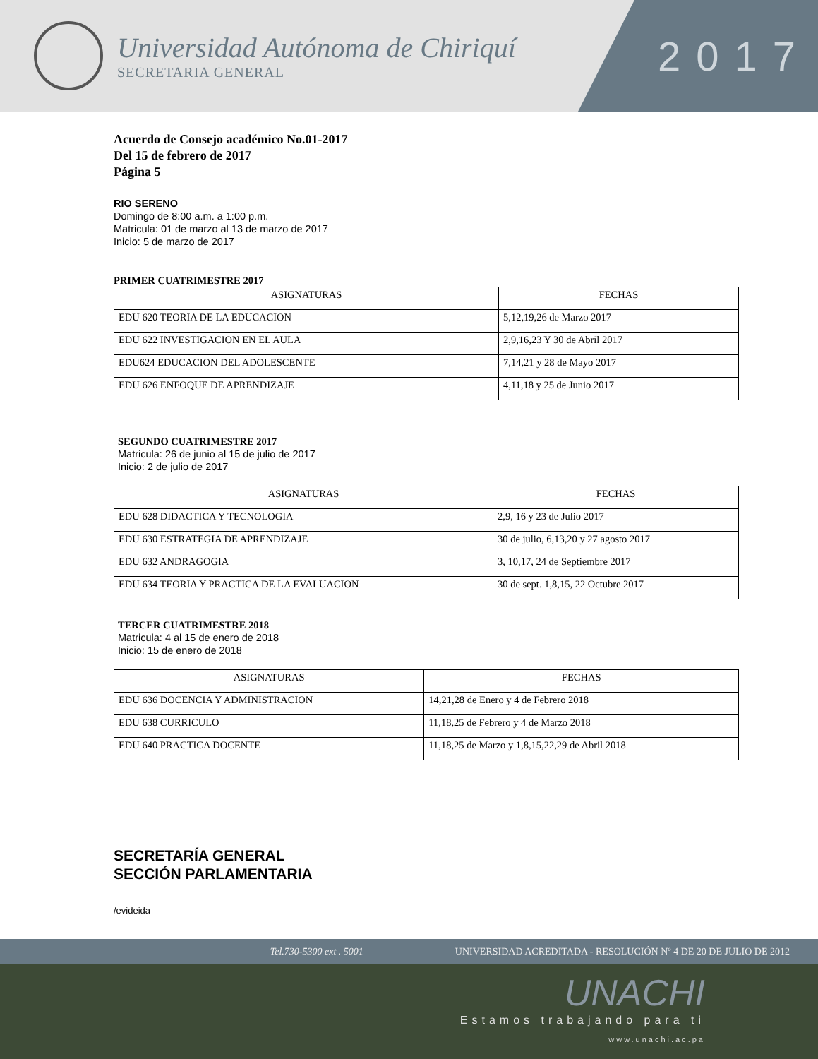Universidad Autónoma de Chiriquí
SECRETARIA GENERAL
2017
Acuerdo de Consejo académico No.01-2017
Del 15 de febrero de 2017
Página 5
RIO SERENO
Domingo de 8:00 a.m. a 1:00 p.m.
Matricula: 01 de marzo al 13 de marzo de 2017
Inicio: 5 de marzo de 2017
PRIMER CUATRIMESTRE 2017
| ASIGNATURAS | FECHAS |
| --- | --- |
| EDU 620 TEORIA DE LA EDUCACION | 5,12,19,26 de Marzo 2017 |
| EDU 622 INVESTIGACION EN EL AULA | 2,9,16,23 Y 30 de Abril 2017 |
| EDU624 EDUCACION DEL ADOLESCENTE | 7,14,21 y 28 de Mayo 2017 |
| EDU 626 ENFOQUE DE APRENDIZAJE | 4,11,18 y 25 de Junio 2017 |
SEGUNDO CUATRIMESTRE 2017
Matricula: 26 de junio al 15 de julio de 2017
Inicio: 2 de julio de 2017
| ASIGNATURAS | FECHAS |
| --- | --- |
| EDU 628 DIDACTICA Y TECNOLOGIA | 2,9, 16 y 23 de Julio 2017 |
| EDU 630 ESTRATEGIA DE APRENDIZAJE | 30 de julio, 6,13,20 y 27 agosto 2017 |
| EDU 632 ANDRAGOGIA | 3, 10,17, 24 de Septiembre 2017 |
| EDU 634 TEORIA Y PRACTICA DE LA EVALUACION | 30 de sept. 1,8,15, 22 Octubre 2017 |
TERCER CUATRIMESTRE 2018
Matricula: 4 al 15 de enero de 2018
Inicio: 15 de enero de 2018
| ASIGNATURAS | FECHAS |
| --- | --- |
| EDU 636 DOCENCIA Y ADMINISTRACION | 14,21,28 de Enero y 4 de Febrero 2018 |
| EDU 638 CURRICULO | 11,18,25 de Febrero y 4 de Marzo 2018 |
| EDU 640 PRACTICA DOCENTE | 11,18,25 de Marzo y 1,8,15,22,29 de Abril 2018 |
SECRETARÍA GENERAL
SECCIÓN PARLAMENTARIA
/evideida
Tel.730-5300 ext . 5001 UNIVERSIDAD ACREDITADA - RESOLUCIÓN Nº 4 DE 20 DE JULIO DE 2012
UNACHI
Estamos trabajando para ti
www.unachi.ac.pa